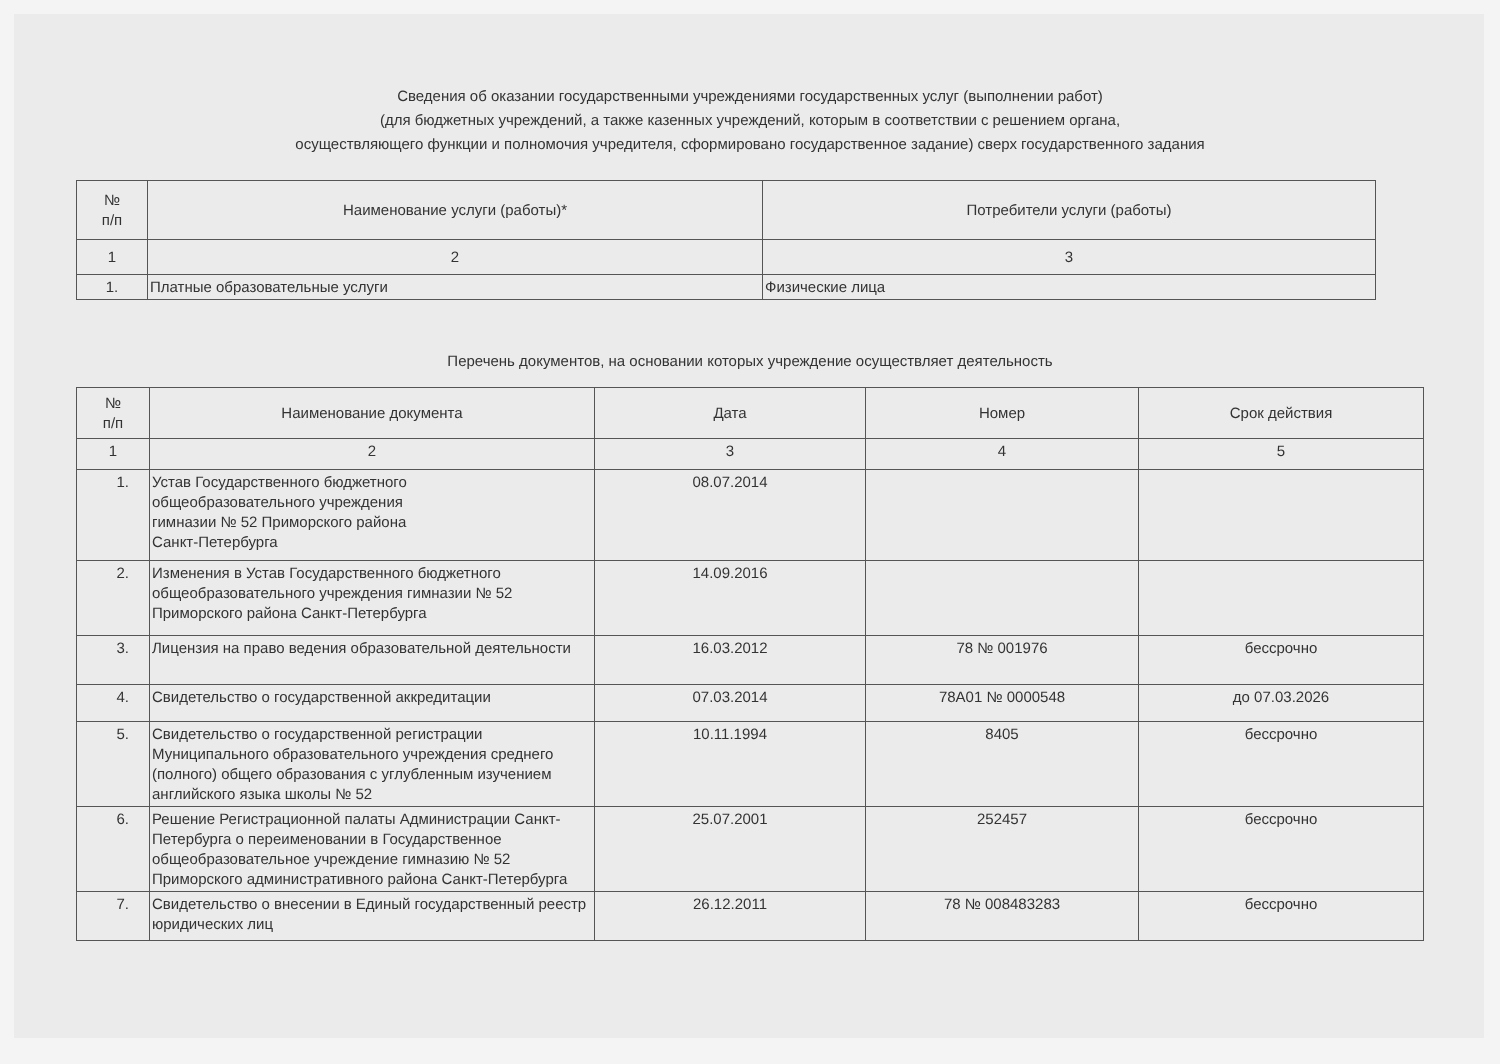Сведения об оказании государственными учреждениями государственных услуг (выполнении работ)
(для бюджетных учреждений, а также казенных учреждений, которым в соответствии с решением органа,
осуществляющего функции и полномочия учредителя, сформировано государственное задание) сверх государственного задания
| № п/п | Наименование услуги (работы)* | Потребители услуги (работы) |
| --- | --- | --- |
| 1 | 2 | 3 |
| 1. | Платные образовательные услуги | Физические лица |
Перечень документов, на основании которых учреждение осуществляет деятельность
| № п/п | Наименование документа | Дата | Номер | Срок действия |
| --- | --- | --- | --- | --- |
| 1 | 2 | 3 | 4 | 5 |
| 1. | Устав Государственного бюджетного общеобразовательного учреждения гимназии № 52 Приморского района Санкт-Петербурга | 08.07.2014 | | |
| 2. | Изменения в Устав Государственного бюджетного общеобразовательного учреждения гимназии № 52 Приморского района Санкт-Петербурга | 14.09.2016 | | |
| 3. | Лицензия на право ведения образовательной деятельности | 16.03.2012 | 78 № 001976 | бессрочно |
| 4. | Свидетельство о государственной аккредитации | 07.03.2014 | 78А01 № 0000548 | до 07.03.2026 |
| 5. | Свидетельство о государственной регистрации Муниципального образовательного учреждения среднего (полного) общего образования с углубленным изучением английского языка школы № 52 | 10.11.1994 | 8405 | бессрочно |
| 6. | Решение Регистрационной палаты Администрации Санкт-Петербурга о переименовании в Государственное общеобразовательное учреждение гимназию № 52 Приморского административного района Санкт-Петербурга | 25.07.2001 | 252457 | бессрочно |
| 7. | Свидетельство о внесении в Единый государственный реестр юридических лиц | 26.12.2011 | 78 № 008483283 | бессрочно |